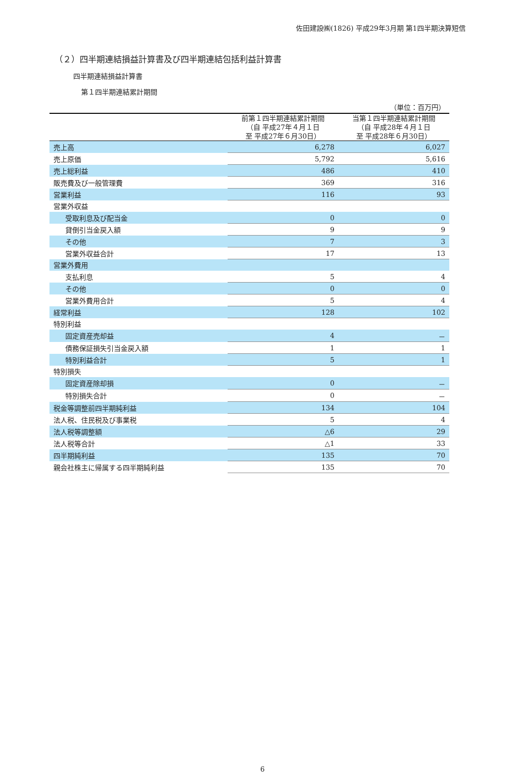佐田建設㈱(1826) 平成29年3月期 第1四半期決算短信
（２）四半期連結損益計算書及び四半期連結包括利益計算書
四半期連結損益計算書
第１四半期連結累計期間
| （単位：百万円） | | |
| --- | --- | --- |
| | 前第１四半期連結累計期間 （自 平成27年４月１日 至 平成27年６月30日） | 当第１四半期連結累計期間 （自 平成28年４月１日 至 平成28年６月30日） |
| 売上高 | 6,278 | 6,027 |
| 売上原価 | 5,792 | 5,616 |
| 売上総利益 | 486 | 410 |
| 販売費及び一般管理費 | 369 | 316 |
| 営業利益 | 116 | 93 |
| 営業外収益 | | |
| 受取利息及び配当金 | 0 | 0 |
| 貸倒引当金戻入額 | 9 | 9 |
| その他 | 7 | 3 |
| 営業外収益合計 | 17 | 13 |
| 営業外費用 | | |
| 支払利息 | 5 | 4 |
| その他 | 0 | 0 |
| 営業外費用合計 | 5 | 4 |
| 経常利益 | 128 | 102 |
| 特別利益 | | |
| 固定資産売却益 | 4 | － |
| 債務保証損失引当金戻入額 | 1 | 1 |
| 特別利益合計 | 5 | 1 |
| 特別損失 | | |
| 固定資産除却損 | 0 | － |
| 特別損失合計 | 0 | － |
| 税金等調整前四半期純利益 | 134 | 104 |
| 法人税、住民税及び事業税 | 5 | 4 |
| 法人税等調整額 | △6 | 29 |
| 法人税等合計 | △1 | 33 |
| 四半期純利益 | 135 | 70 |
| 親会社株主に帰属する四半期純利益 | 135 | 70 |
6